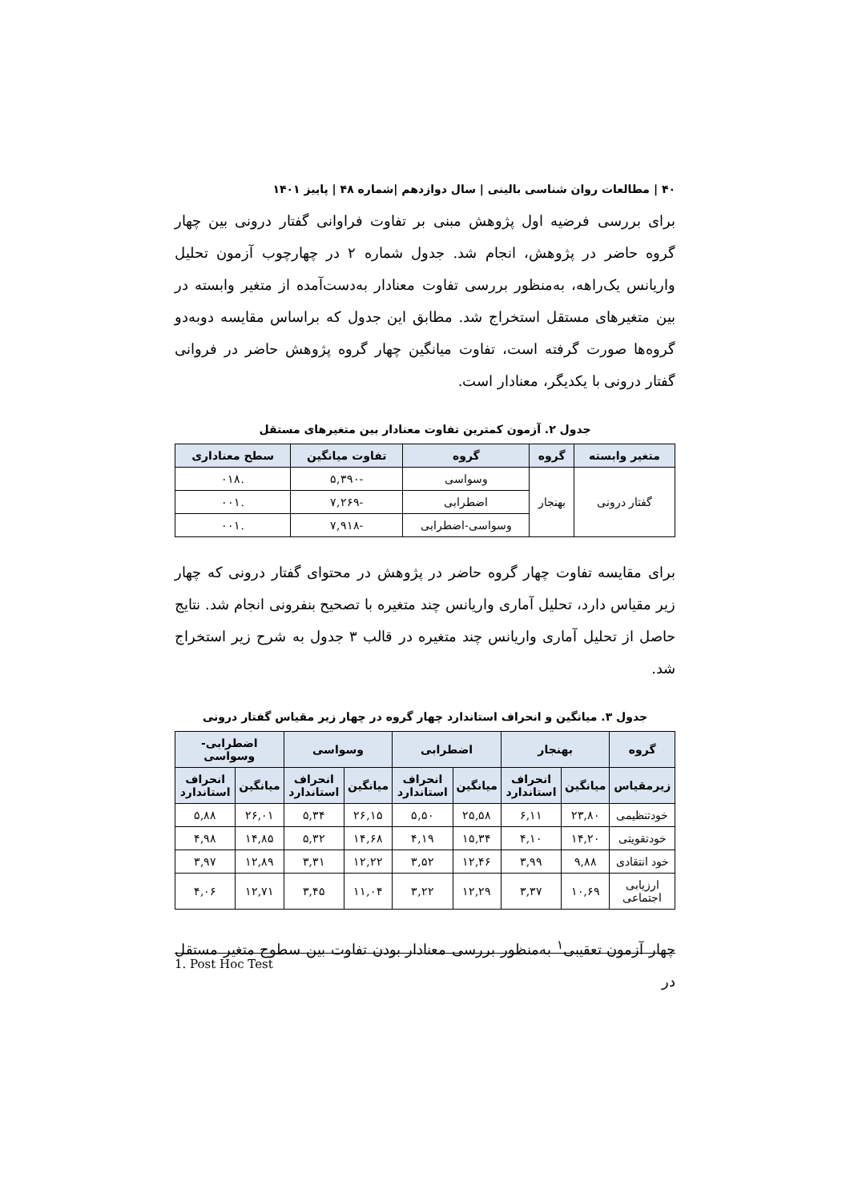۴۰ | مطالعات روان شناسی بالینی | سال دوازدهم |شماره ۴۸ | پاییز ۱۴۰۱
برای بررسی فرضیه اول پژوهش مبنی بر تفاوت فراوانی گفتار درونی بین چهار گروه حاضر در پژوهش، انجام شد. جدول شماره ۲ در چهارچوب آزمون تحلیل واریانس یک‌راهه، به‌منظور بررسی تفاوت معنادار به‌دست‌آمده از متغیر وابسته در بین متغیرهای مستقل استخراج شد. مطابق این جدول که براساس مقایسه دوبه‌دو گروه‌ها صورت گرفته است، تفاوت میانگین چهار گروه پژوهش حاضر در فروانی گفتار درونی با یکدیگر، معنادار است.
جدول ۲. آزمون کمترین تفاوت معنادار بین متغیرهای مستقل
| متغیر وابسته | گروه | گروه | تفاوت میانگین | سطح معناداری |
| --- | --- | --- | --- | --- |
| گفتار درونی | بهنجار | وسواسی | -۵,۳۹۰ | .۰۱۸ |
| | | اضطرابی | -۷,۲۶۹ | .۰۰۱ |
| | | وسواسی-اضطرابی | -۷,۹۱۸ | .۰۰۱ |
برای مقایسه تفاوت چهار گروه حاضر در پژوهش در محتوای گفتار درونی که چهار زیر مقیاس دارد، تحلیل آماری واریانس چند متغیره با تصحیح بنفرونی انجام شد. نتایج حاصل از تحلیل آماری واریانس چند متغیره در قالب ۳ جدول به شرح زیر استخراج شد.
جدول ۳. میانگین و انحراف استاندارد چهار گروه در چهار زیر مقیاس گفتار درونی
| گروه | بهنجار | | اضطرابی | | وسواسی | | اضطرابی-وسواسی | |
| --- | --- | --- | --- | --- | --- | --- | --- | --- |
| زیرمقیاس | میانگین | انحراف استاندارد | میانگین | انحراف استاندارد | میانگین | انحراف استاندارد | میانگین | انحراف استاندارد |
| خودتنظیمی | ۲۳,۸۰ | ۶,۱۱ | ۲۵,۵۸ | ۵,۵۰ | ۲۶,۱۵ | ۵,۳۴ | ۲۶,۰۱ | ۵,۸۸ |
| خودتقویتی | ۱۴,۲۰ | ۴,۱۰ | ۱۵,۳۴ | ۴,۱۹ | ۱۴,۶۸ | ۵,۳۲ | ۱۴,۸۵ | ۴,۹۸ |
| خود انتقادی | ۹,۸۸ | ۳,۹۹ | ۱۲,۴۶ | ۳,۵۲ | ۱۲,۲۲ | ۳,۳۱ | ۱۲,۸۹ | ۳,۹۷ |
| ارزیابی اجتماعی | ۱۰,۶۹ | ۳,۳۷ | ۱۲,۲۹ | ۳,۲۲ | ۱۱,۰۴ | ۳,۴۵ | ۱۲,۷۱ | ۴,۰۶ |
چهار آزمون تعقیبی<sup>۱</sup> به‌منظور بررسی معنادار بودن تفاوت بین سطوح متغیر مستقل در
1. Post Hoc Test